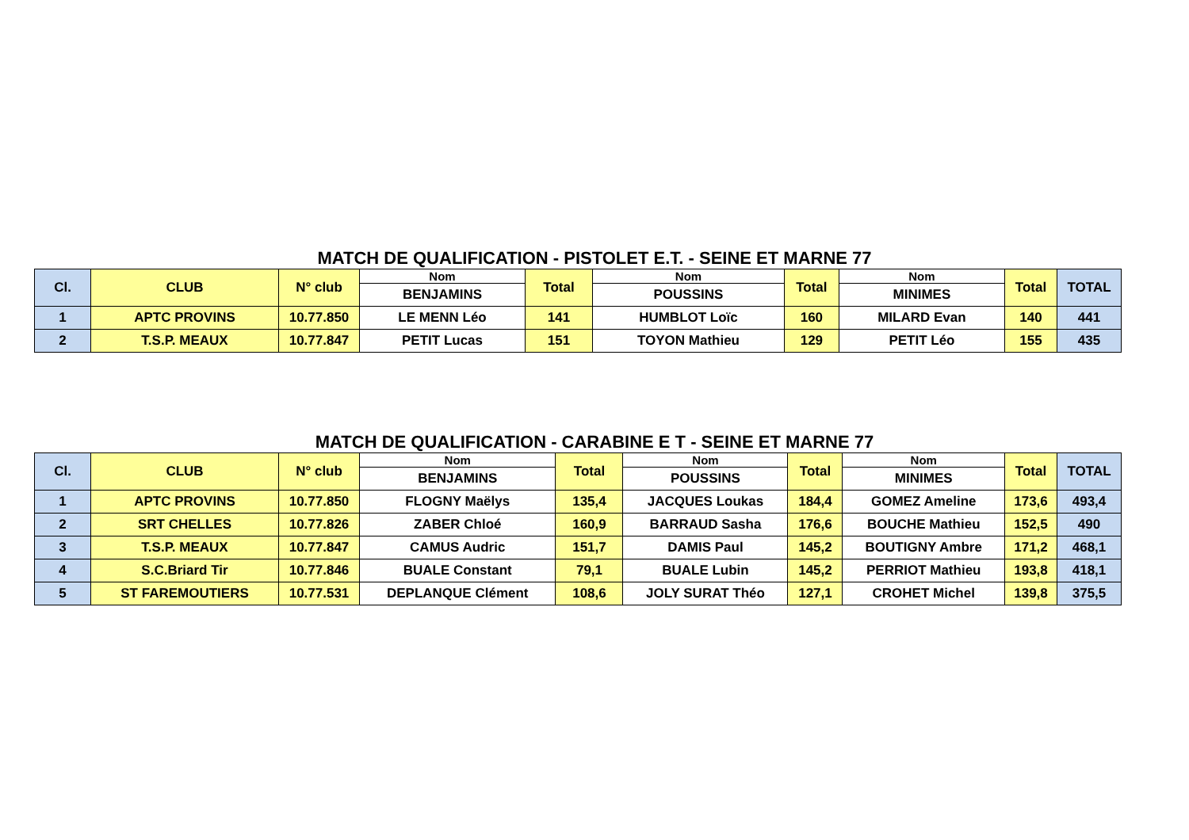MATCH DE QUALIFICATION - PISTOLET E.T. - SEINE ET MARNE 77
| Cl. | CLUB | N° club | Nom | Total | Nom | Total | Nom | Total | TOTAL |
| --- | --- | --- | --- | --- | --- | --- | --- | --- | --- |
| | | | BENJAMINS | | POUSSINS | | MINIMES | | |
| 1 | APTC PROVINS | 10.77.850 | LE MENN Léo | 141 | HUMBLOT Loïc | 160 | MILARD Evan | 140 | 441 |
| 2 | T.S.P. MEAUX | 10.77.847 | PETIT Lucas | 151 | TOYON Mathieu | 129 | PETIT Léo | 155 | 435 |
MATCH DE QUALIFICATION - CARABINE E T - SEINE ET MARNE 77
| Cl. | CLUB | N° club | Nom | Total | Nom | Total | Nom | Total | TOTAL |
| --- | --- | --- | --- | --- | --- | --- | --- | --- | --- |
| | | | BENJAMINS | | POUSSINS | | MINIMES | | |
| 1 | APTC PROVINS | 10.77.850 | FLOGNY Maëlys | 135,4 | JACQUES Loukas | 184,4 | GOMEZ Ameline | 173,6 | 493,4 |
| 2 | SRT CHELLES | 10.77.826 | ZABER Chloé | 160,9 | BARRAUD Sasha | 176,6 | BOUCHE Mathieu | 152,5 | 490 |
| 3 | T.S.P. MEAUX | 10.77.847 | CAMUS Audric | 151,7 | DAMIS Paul | 145,2 | BOUTIGNY Ambre | 171,2 | 468,1 |
| 4 | S.C.Briard Tir | 10.77.846 | BUALE Constant | 79,1 | BUALE Lubin | 145,2 | PERRIOT Mathieu | 193,8 | 418,1 |
| 5 | ST FAREMOUTIERS | 10.77.531 | DEPLANQUE Clément | 108,6 | JOLY SURAT Théo | 127,1 | CROHET Michel | 139,8 | 375,5 |